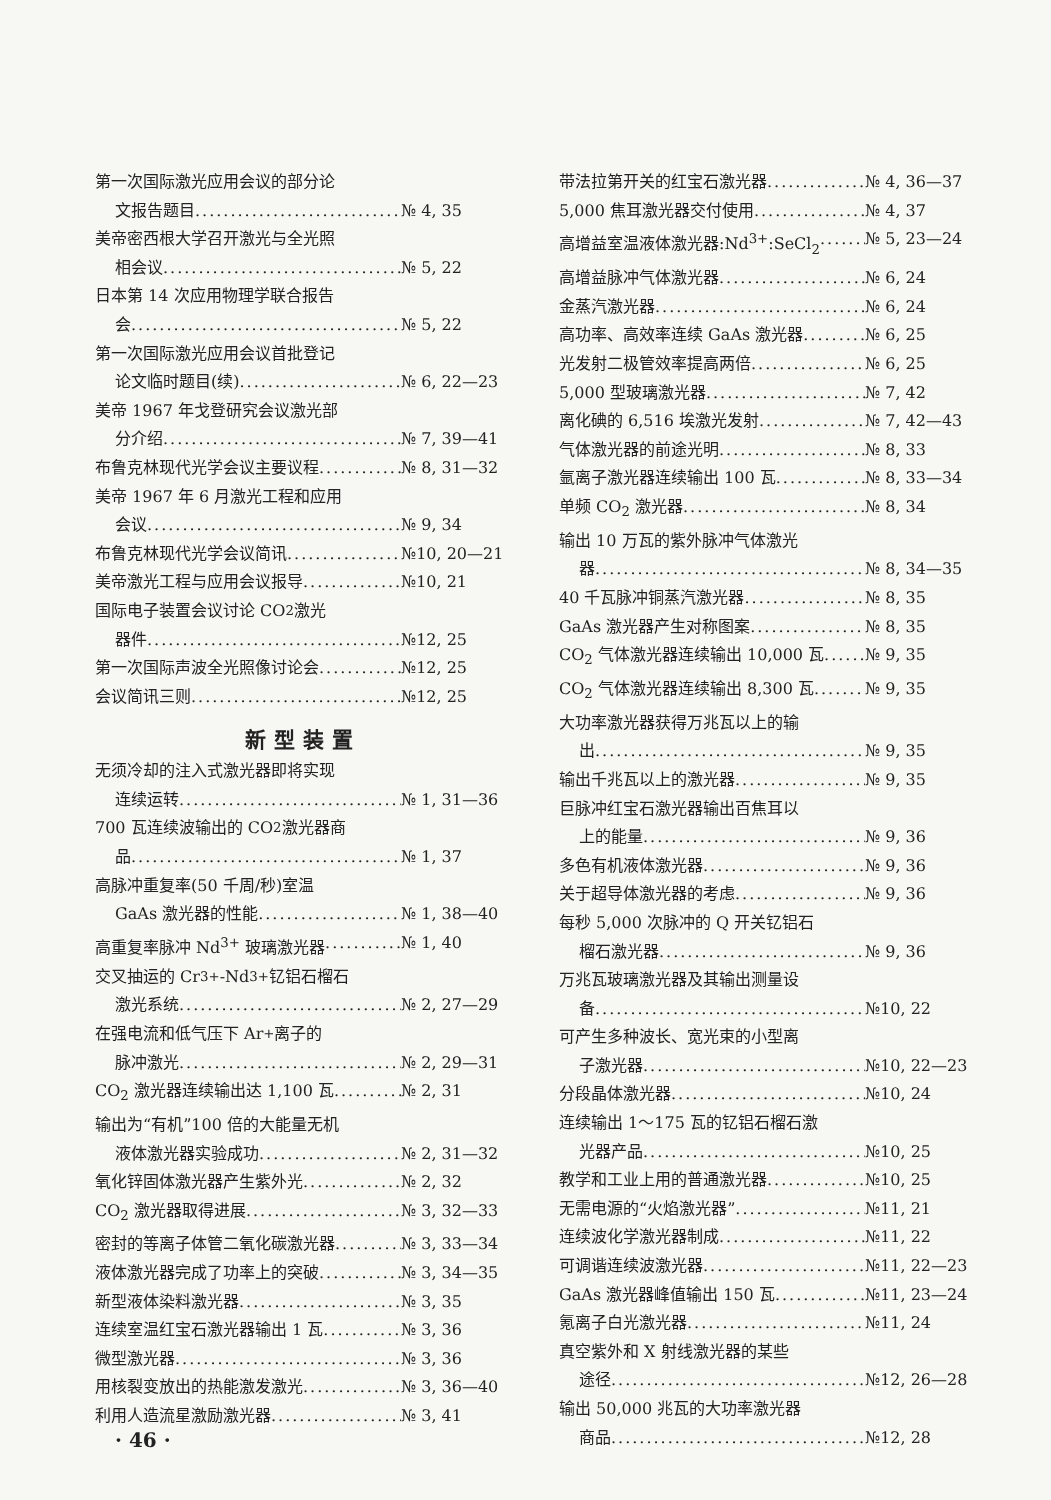第一次国际激光应用会议的部分论
文报告题目 № 4, 35
美帝密西根大学召开激光与全光照
相会议 № 5, 22
日本第 14 次应用物理学联合报告
会 № 5, 22
第一次国际激光应用会议首批登记
论文临时题目(续) № 6, 22—23
美帝 1967 年戈登研究会议激光部
分介绍 № 7, 39—41
布鲁克林现代光学会议主要议程 № 8, 31—32
美帝 1967 年 6 月激光工程和应用
会议 № 9, 34
布鲁克林现代光学会议简讯 №10, 20—21
美帝激光工程与应用会议报导 №10, 21
国际电子装置会议讨论 CO<sub>2</sub> 激光
器件 №12, 25
第一次国际声波全光照像讨论会 №12, 25
会议简讯三则 №12, 25
新型装置
无须冷却的注入式激光器即将实现
连续运转 № 1, 31—36
700 瓦连续波输出的 CO<sub>2</sub> 激光器商
品 № 1, 37
高脉冲重复率(50 千周/秒)室温
GaAs 激光器的性能 № 1, 38—40
高重复率脉冲 Nd<sup>3+</sup> 玻璃激光器 № 1, 40
交叉抽运的 Cr<sup>3+</sup>-Nd<sup>3+</sup> 钇铝石榴石
激光系统 № 2, 27—29
在强电流和低气压下 Ar<sup>+</sup> 离子的
脉冲激光 № 2, 29—31
CO<sub>2</sub> 激光器连续输出达 1,100 瓦 № 2, 31
输出为“有机”100 倍的大能量无机
液体激光器实验成功 № 2, 31—32
氧化锌固体激光器产生紫外光 № 2, 32
CO<sub>2</sub> 激光器取得进展 № 3, 32—33
密封的等离子体管二氧化碳激光器 № 3, 33—34
液体激光器完成了功率上的突破 № 3, 34—35
新型液体染料激光器 № 3, 35
连续室温红宝石激光器输出 1 瓦 № 3, 36
微型激光器 № 3, 36
用核裂变放出的热能激发激光 № 3, 36—40
利用人造流星激励激光器 № 3, 41
带法拉第开关的红宝石激光器 № 4, 36—37
5,000 焦耳激光器交付使用 № 4, 37
高增益室温液体激光器:Nd<sup>3+</sup>:SeCl<sub>2</sub> № 5, 23—24
高增益脉冲气体激光器 № 6, 24
金蒸汽激光器 № 6, 24
高功率、高效率连续 GaAs 激光器 № 6, 25
光发射二极管效率提高两倍 № 6, 25
5,000 型玻璃激光器 № 7, 42
离化碘的 6,516 埃激光发射 № 7, 42—43
气体激光器的前途光明 № 8, 33
氩离子激光器连续输出 100 瓦 № 8, 33—34
单频 CO<sub>2</sub> 激光器 № 8, 34
输出 10 万瓦的紫外脉冲气体激光
器 № 8, 34—35
40 千瓦脉冲铜蒸汽激光器 № 8, 35
GaAs 激光器产生对称图案 № 8, 35
CO<sub>2</sub> 气体激光器连续输出 10,000 瓦 № 9, 35
CO<sub>2</sub> 气体激光器连续输出 8,300 瓦 № 9, 35
大功率激光器获得万兆瓦以上的输
出 № 9, 35
输出千兆瓦以上的激光器 № 9, 35
巨脉冲红宝石激光器输出百焦耳以
上的能量 № 9, 36
多色有机液体激光器 № 9, 36
关于超导体激光器的考虑 № 9, 36
每秒 5,000 次脉冲的 Q 开关钇铝石
榴石激光器 № 9, 36
万兆瓦玻璃激光器及其输出测量设
备 №10, 22
可产生多种波长、宽光束的小型离
子激光器 №10, 22—23
分段晶体激光器 №10, 24
连续输出 1～175 瓦的钇铝石榴石激
光器产品 №10, 25
教学和工业上用的普通激光器 №10, 25
无需电源的“火焰激光器” №11, 21
连续波化学激光器制成 №11, 22
可调谐连续波激光器 №11, 22—23
GaAs 激光器峰值输出 150 瓦 №11, 23—24
氪离子白光激光器 №11, 24
真空紫外和 X 射线激光器的某些
途径 №12, 26—28
输出 50,000 兆瓦的大功率激光器
商品 №12, 28
· 46 ·